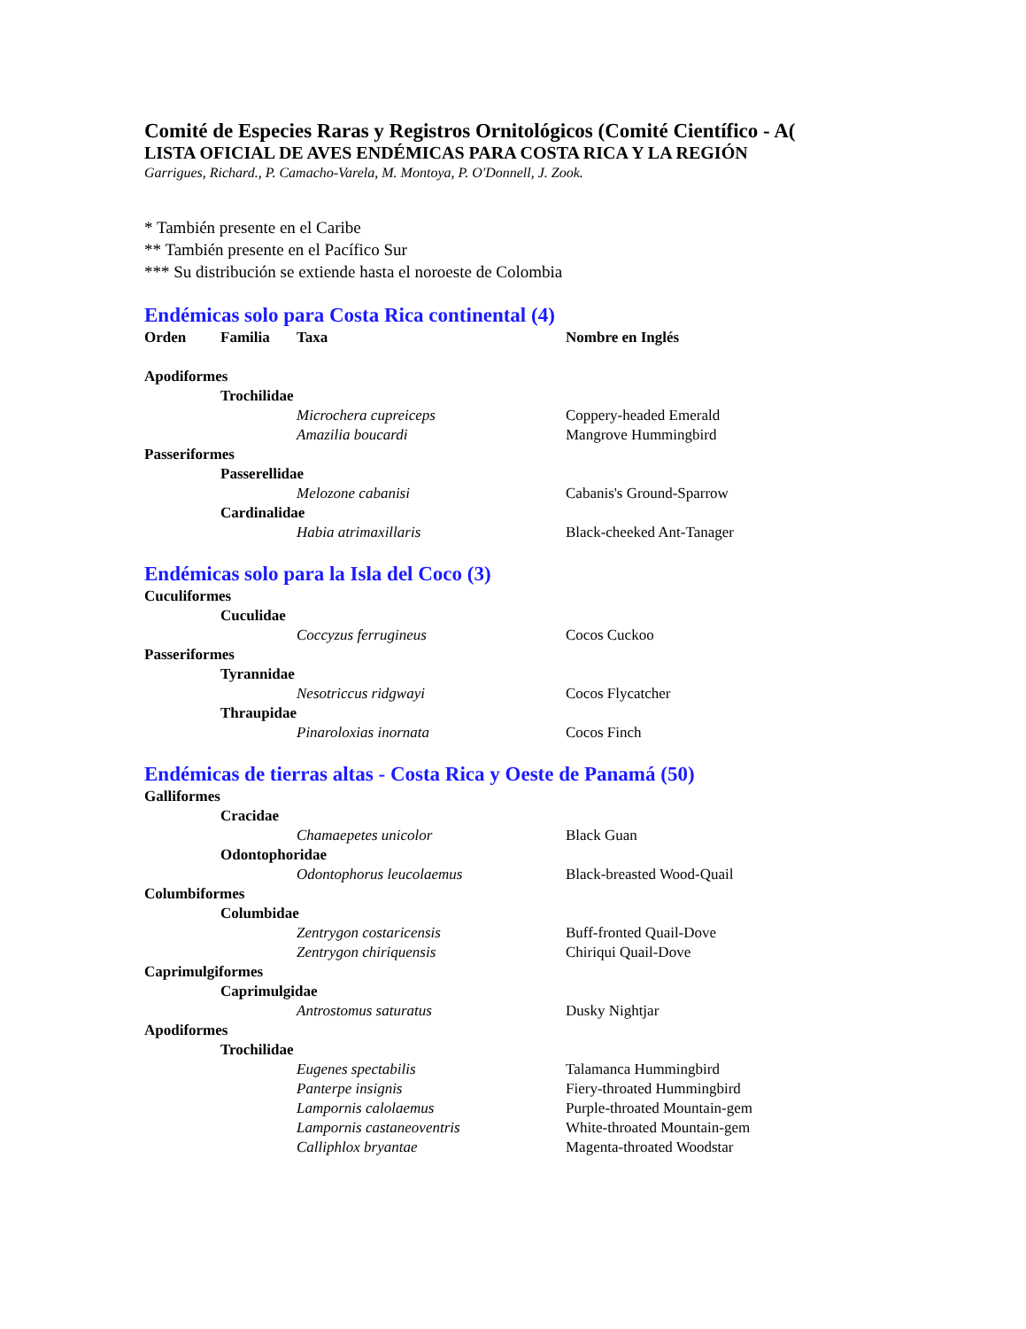Comité de Especies Raras y Registros Ornitológicos (Comité Científico - A(
LISTA OFICIAL DE AVES ENDÉMICAS PARA COSTA RICA Y LA REGIÓN
Garrigues, Richard., P. Camacho-Varela, M. Montoya, P. O'Donnell, J. Zook.
* También presente en el Caribe
** También presente en el Pacífico Sur
*** Su distribución se extiende hasta el noroeste de Colombia
Endémicas solo para Costa Rica continental (4)
| Orden | Familia | Taxa | Nombre en Inglés |
| --- | --- | --- | --- |
| Apodiformes | | | |
| | Trochilidae | | |
| | | Microchera cupreiceps | Coppery-headed Emerald |
| | | Amazilia boucardi | Mangrove Hummingbird |
| Passeriformes | | | |
| | Passerellidae | | |
| | | Melozone cabanisi | Cabanis's Ground-Sparrow |
| | Cardinalidae | | |
| | | Habia atrimaxillaris | Black-cheeked Ant-Tanager |
Endémicas solo para la Isla del Coco (3)
| Cuculiformes | | | |
| | Cuculidae | | |
| | | Coccyzus ferrugineus | Cocos Cuckoo |
| Passeriformes | | | |
| | Tyrannidae | | |
| | | Nesotriccus ridgwayi | Cocos Flycatcher |
| | Thraupidae | | |
| | | Pinaroloxias inornata | Cocos Finch |
Endémicas de tierras altas - Costa Rica y Oeste de Panamá (50)
| Galliformes | | | |
| | Cracidae | | |
| | | Chamaepetes unicolor | Black Guan |
| | Odontophoridae | | |
| | | Odontophorus leucolaemus | Black-breasted Wood-Quail |
| Columbiformes | | | |
| | Columbidae | | |
| | | Zentrygon costaricensis | Buff-fronted Quail-Dove |
| | | Zentrygon chiriquensis | Chiriqui Quail-Dove |
| Caprimulgiformes | | | |
| | Caprimulgidae | | |
| | | Antrostomus saturatus | Dusky Nightjar |
| Apodiformes | | | |
| | Trochilidae | | |
| | | Eugenes spectabilis | Talamanca Hummingbird |
| | | Panterpe insignis | Fiery-throated Hummingbird |
| | | Lampornis calolaemus | Purple-throated Mountain-gem |
| | | Lampornis castaneoventris | White-throated Mountain-gem |
| | | Calliphlox bryantae | Magenta-throated Woodstar |